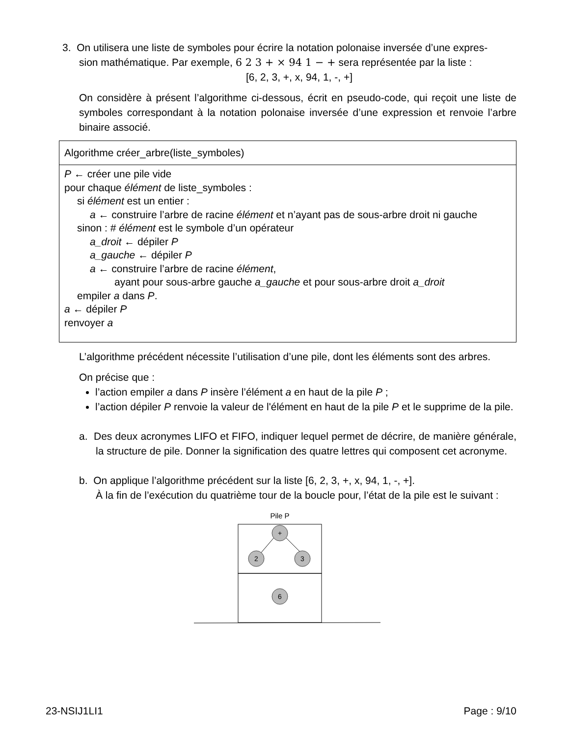3. On utilisera une liste de symboles pour écrire la notation polonaise inversée d’une expres-
sion mathématique. Par exemple, 6 2 3 + × 94 1 − + sera représentée par la liste :
[6, 2, 3, +, x, 94, 1, -, +]
On considère à présent l’algorithme ci-dessous, écrit en pseudo-code, qui reçoit une liste de symboles correspondant à la notation polonaise inversée d’une expression et renvoie l’arbre binaire associé.
Algorithme créer_arbre(liste_symboles)
P ← créer une pile vide
pour chaque élément de liste_symboles :
si élément est un entier :
a ← construire l’arbre de racine élément et n’ayant pas de sous-arbre droit ni gauche
sinon : # élément est le symbole d’un opérateur
a_droit ← dépiler P
a_gauche ← dépiler P
a ← construire l’arbre de racine élément,
ayant pour sous-arbre gauche a_gauche et pour sous-arbre droit a_droit
empiler a dans P.
a ← dépiler P
renvoyer a
L’algorithme précédent nécessite l’utilisation d’une pile, dont les éléments sont des arbres.
On précise que :
l’action empiler a dans P insère l’élément a en haut de la pile P ;
l’action dépiler P renvoie la valeur de l'élément en haut de la pile P et le supprime de la pile.
a. Des deux acronymes LIFO et FIFO, indiquer lequel permet de décrire, de manière générale, la structure de pile. Donner la signification des quatre lettres qui composent cet acronyme.
b. On applique l’algorithme précédent sur la liste [6, 2, 3, +, x, 94, 1, -, +].
À la fin de l’exécution du quatrième tour de la boucle pour, l’état de la pile est le suivant :
Pile P
+
2
3
6
23-NSIJ1LI1 Page : 9/10